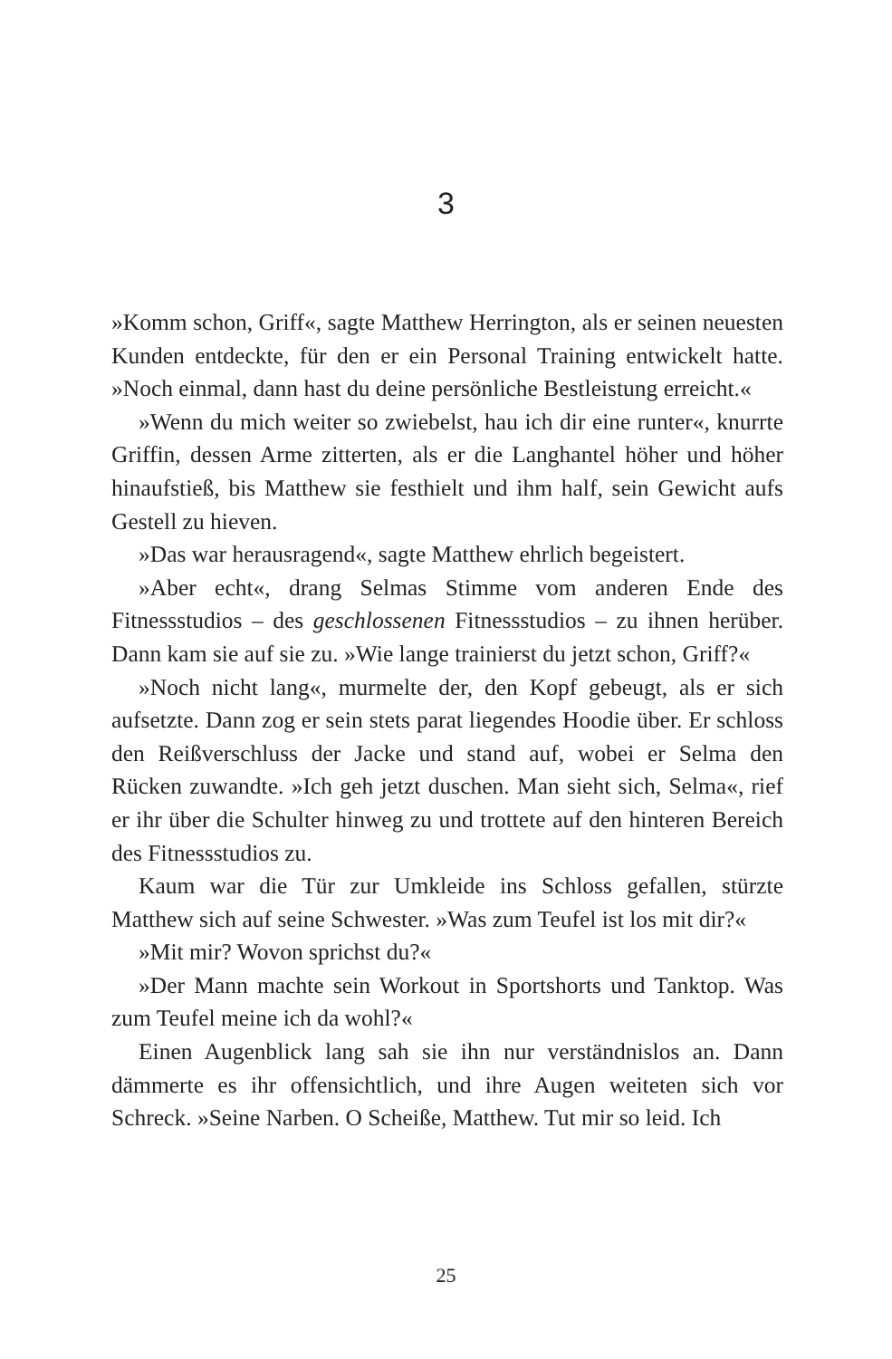3
»Komm schon, Griff«, sagte Matthew Herrington, als er seinen neuesten Kunden entdeckte, für den er ein Personal Training entwickelt hatte. »Noch einmal, dann hast du deine persönliche Bestleistung erreicht.«
»Wenn du mich weiter so zwiebelst, hau ich dir eine runter«, knurrte Griffin, dessen Arme zitterten, als er die Langhantel höher und höher hinaufstieß, bis Matthew sie festhielt und ihm half, sein Gewicht aufs Gestell zu hieven.
»Das war herausragend«, sagte Matthew ehrlich begeistert.
»Aber echt«, drang Selmas Stimme vom anderen Ende des Fitnessstudios – des geschlossenen Fitnessstudios – zu ihnen herüber. Dann kam sie auf sie zu. »Wie lange trainierst du jetzt schon, Griff?«
»Noch nicht lang«, murmelte der, den Kopf gebeugt, als er sich aufsetzte. Dann zog er sein stets parat liegendes Hoodie über. Er schloss den Reißverschluss der Jacke und stand auf, wobei er Selma den Rücken zuwandte. »Ich geh jetzt duschen. Man sieht sich, Selma«, rief er ihr über die Schulter hinweg zu und trottete auf den hinteren Bereich des Fitnessstudios zu.
Kaum war die Tür zur Umkleide ins Schloss gefallen, stürzte Matthew sich auf seine Schwester. »Was zum Teufel ist los mit dir?«
»Mit mir? Wovon sprichst du?«
»Der Mann machte sein Workout in Sportshorts und Tanktop. Was zum Teufel meine ich da wohl?«
Einen Augenblick lang sah sie ihn nur verständnislos an. Dann dämmerte es ihr offensichtlich, und ihre Augen weiteten sich vor Schreck. »Seine Narben. O Scheiße, Matthew. Tut mir so leid. Ich
25